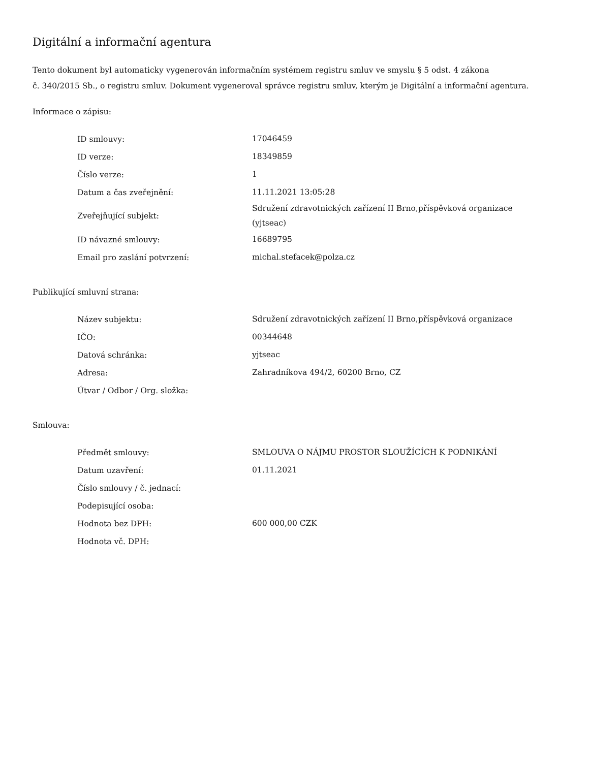Digitální a informační agentura
Tento dokument byl automaticky vygenerován informačním systémem registru smluv ve smyslu § 5 odst. 4 zákona
č. 340/2015 Sb., o registru smluv. Dokument vygeneroval správce registru smluv, kterým je Digitální a informační agentura.
Informace o zápisu:
| ID smlouvy: | 17046459 |
| ID verze: | 18349859 |
| Číslo verze: | 1 |
| Datum a čas zveřejnění: | 11.11.2021 13:05:28 |
| Zveřejňující subjekt: | Sdružení zdravotnických zařízení II Brno,příspěvková organizace (yjtseac) |
| ID návazné smlouvy: | 16689795 |
| Email pro zaslání potvrzení: | michal.stefacek@polza.cz |
Publikující smluvní strana:
| Název subjektu: | Sdružení zdravotnických zařízení II Brno,příspěvková organizace |
| IČO: | 00344648 |
| Datová schránka: | yjtseac |
| Adresa: | Zahradníkova 494/2, 60200 Brno, CZ |
| Útvar / Odbor / Org. složka: | |
Smlouva:
| Předmět smlouvy: | SMLOUVA O NÁJMU PROSTOR SLOUŽÍCÍCH K PODNIKÁNÍ |
| Datum uzavření: | 01.11.2021 |
| Číslo smlouvy / č. jednací: | |
| Podepisující osoba: | |
| Hodnota bez DPH: | 600 000,00 CZK |
| Hodnota vč. DPH: | |